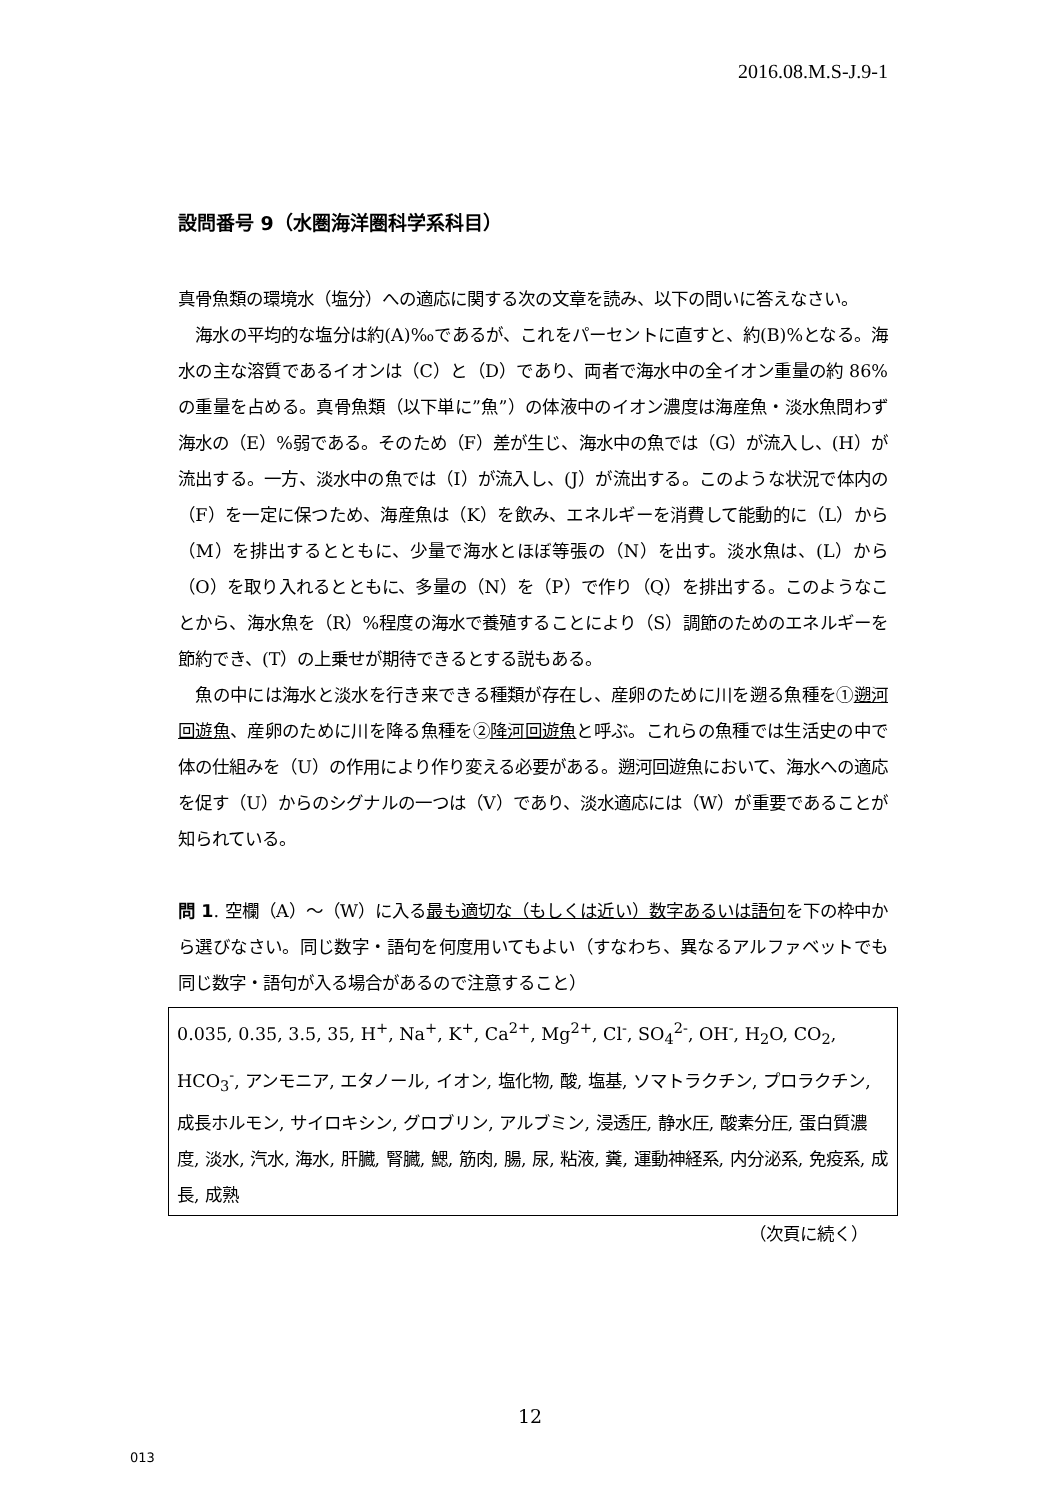2016.08.M.S-J.9-1
設問番号 9（水圏海洋圏科学系科目）
真骨魚類の環境水（塩分）への適応に関する次の文章を読み、以下の問いに答えなさい。
　海水の平均的な塩分は約(A)‰であるが、これをパーセントに直すと、約(B)%となる。海水の主な溶質であるイオンは（C）と（D）であり、両者で海水中の全イオン重量の約 86%の重量を占める。真骨魚類（以下単に”魚”）の体液中のイオン濃度は海産魚・淡水魚問わず海水の（E）%弱である。そのため（F）差が生じ、海水中の魚では（G）が流入し、(H）が流出する。一方、淡水中の魚では（I）が流入し、(J）が流出する。このような状況で体内の（F）を一定に保つため、海産魚は（K）を飲み、エネルギーを消費して能動的に（L）から（M）を排出するとともに、少量で海水とほぼ等張の（N）を出す。淡水魚は、(L）から（O）を取り入れるとともに、多量の（N）を（P）で作り（Q）を排出する。このようなことから、海水魚を（R）%程度の海水で養殖することにより（S）調節のためのエネルギーを節約でき、(T）の上乗せが期待できるとする説もある。
　魚の中には海水と淡水を行き来できる種類が存在し、産卵のために川を遡る魚種を①遡河回遊魚、産卵のために川を降る魚種を②降河回遊魚と呼ぶ。これらの魚種では生活史の中で体の仕組みを（U）の作用により作り変える必要がある。遡河回遊魚において、海水への適応を促す（U）からのシグナルの一つは（V）であり、淡水適応には（W）が重要であることが知られている。
問 1. 空欄（A）～（W）に入る最も適切な（もしくは近い）数字あるいは語句を下の枠中から選びなさい。同じ数字・語句を何度用いてもよい（すなわち、異なるアルファベットでも同じ数字・語句が入る場合があるので注意すること）
0.035, 0.35, 3.5, 35, H<sup>+</sup>, Na<sup>+</sup>, K<sup>+</sup>, Ca<sup>2+</sup>, Mg<sup>2+</sup>, Cl<sup>-</sup>, SO<sub>4</sub><sup>2-</sup>, OH<sup>-</sup>, H<sub>2</sub>O, CO<sub>2</sub>, HCO<sub>3</sub><sup>-</sup>, アンモニア, エタノール, イオン, 塩化物, 酸, 塩基, ソマトラクチン, プロラクチン, 成長ホルモン, サイロキシン, グロブリン, アルブミン, 浸透圧, 静水圧, 酸素分圧, 蛋白質濃度, 淡水, 汽水, 海水, 肝臓, 腎臓, 鰓, 筋肉, 腸, 尿, 粘液, 糞, 運動神経系, 内分泌系, 免疫系, 成長, 成熟
（次頁に続く）
12
013